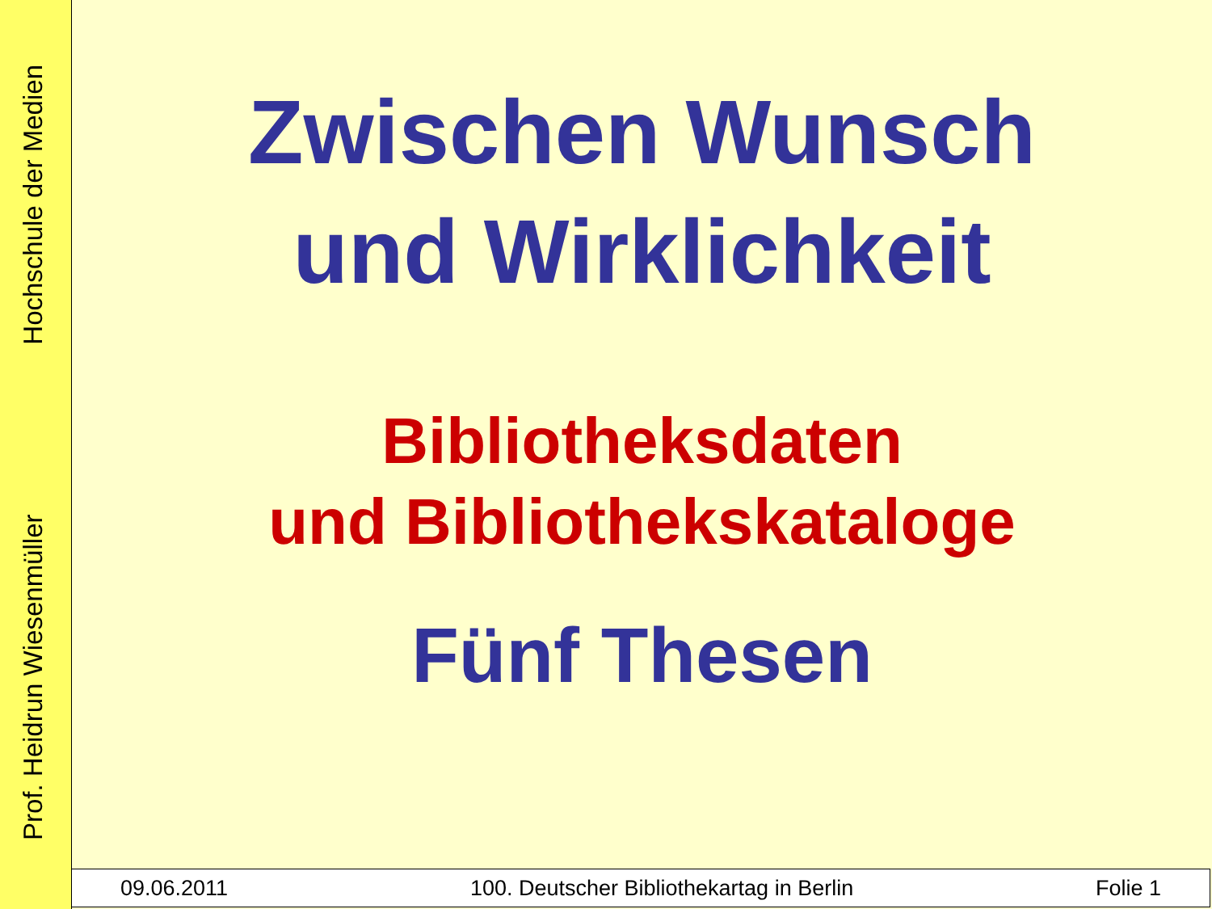Prof. Heidrun Wiesenmüller Hochschule der Medien
Zwischen Wunsch
und Wirklichkeit
Bibliotheksdaten
und Bibliothekskataloge
Fünf Thesen
09.06.2011 100. Deutscher Bibliothekartag in Berlin Folie 1